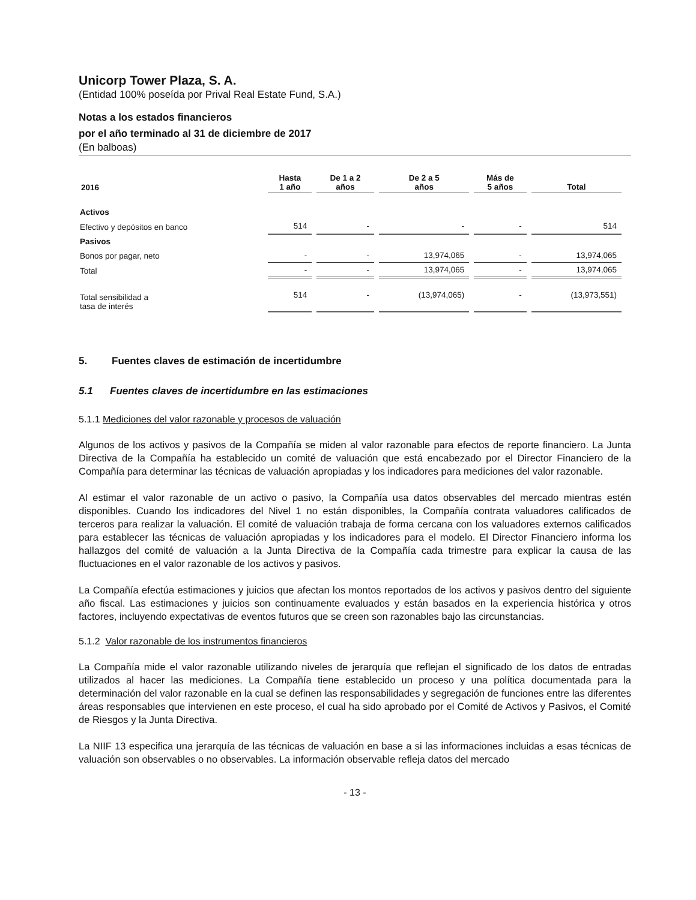Unicorp Tower Plaza, S. A.
(Entidad 100% poseída por Prival Real Estate Fund, S.A.)
Notas a los estados financieros
por el año terminado al 31 de diciembre de 2017
(En balboas)
| 2016 | Hasta 1 año | De 1 a 2 años | De 2 a 5 años | Más de 5 años | Total |
| --- | --- | --- | --- | --- | --- |
| Activos | | | | | |
| Efectivo y depósitos en banco | 514 | - | - | - | 514 |
| Pasivos | | | | | |
| Bonos por pagar, neto | - | - | 13,974,065 | - | 13,974,065 |
| Total | - | - | 13,974,065 | - | 13,974,065 |
| Total sensibilidad a tasa de interés | 514 | - | (13,974,065) | - | (13,973,551) |
5. Fuentes claves de estimación de incertidumbre
5.1 Fuentes claves de incertidumbre en las estimaciones
5.1.1 Mediciones del valor razonable y procesos de valuación
Algunos de los activos y pasivos de la Compañía se miden al valor razonable para efectos de reporte financiero. La Junta Directiva de la Compañía ha establecido un comité de valuación que está encabezado por el Director Financiero de la Compañía para determinar las técnicas de valuación apropiadas y los indicadores para mediciones del valor razonable.
Al estimar el valor razonable de un activo o pasivo, la Compañía usa datos observables del mercado mientras estén disponibles. Cuando los indicadores del Nivel 1 no están disponibles, la Compañía contrata valuadores calificados de terceros para realizar la valuación. El comité de valuación trabaja de forma cercana con los valuadores externos calificados para establecer las técnicas de valuación apropiadas y los indicadores para el modelo. El Director Financiero informa los hallazgos del comité de valuación a la Junta Directiva de la Compañía cada trimestre para explicar la causa de las fluctuaciones en el valor razonable de los activos y pasivos.
La Compañía efectúa estimaciones y juicios que afectan los montos reportados de los activos y pasivos dentro del siguiente año fiscal. Las estimaciones y juicios son continuamente evaluados y están basados en la experiencia histórica y otros factores, incluyendo expectativas de eventos futuros que se creen son razonables bajo las circunstancias.
5.1.2 Valor razonable de los instrumentos financieros
La Compañía mide el valor razonable utilizando niveles de jerarquía que reflejan el significado de los datos de entradas utilizados al hacer las mediciones. La Compañía tiene establecido un proceso y una política documentada para la determinación del valor razonable en la cual se definen las responsabilidades y segregación de funciones entre las diferentes áreas responsables que intervienen en este proceso, el cual ha sido aprobado por el Comité de Activos y Pasivos, el Comité de Riesgos y la Junta Directiva.
La NIIF 13 especifica una jerarquía de las técnicas de valuación en base a si las informaciones incluidas a esas técnicas de valuación son observables o no observables. La información observable refleja datos del mercado
- 13 -